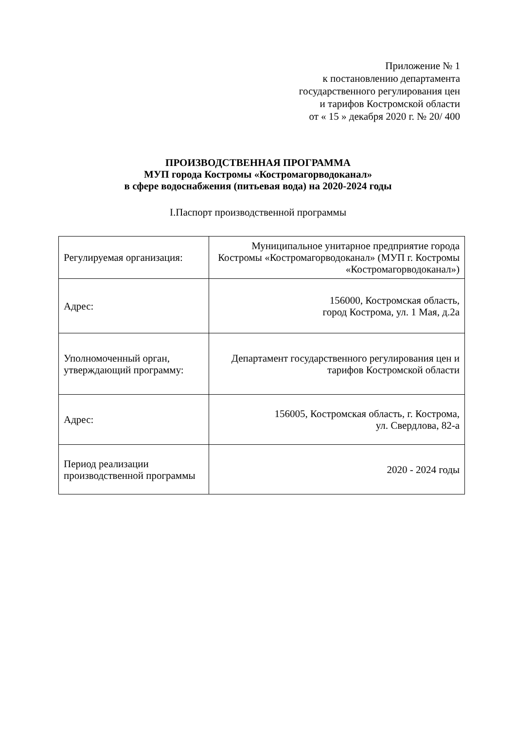Приложение № 1
к постановлению департамента
государственного регулирования цен
и тарифов Костромской области
от « 15 » декабря 2020 г. № 20/ 400
ПРОИЗВОДСТВЕННАЯ ПРОГРАММА
МУП города Костромы «Костромагорводоканал»
в сфере водоснабжения (питьевая вода) на 2020-2024 годы
I.Паспорт производственной программы
| Регулируемая организация: | Муниципальное унитарное предприятие города Костромы «Костромагорводоканал» (МУП г. Костромы «Костромагорводоканал») |
| Адрес: | 156000, Костромская область, город Кострома, ул. 1 Мая, д.2а |
| Уполномоченный орган, утверждающий программу: | Департамент государственного регулирования цен и тарифов Костромской области |
| Адрес: | 156005, Костромская область, г. Кострома, ул. Свердлова, 82-а |
| Период реализации производственной программы | 2020 - 2024 годы |